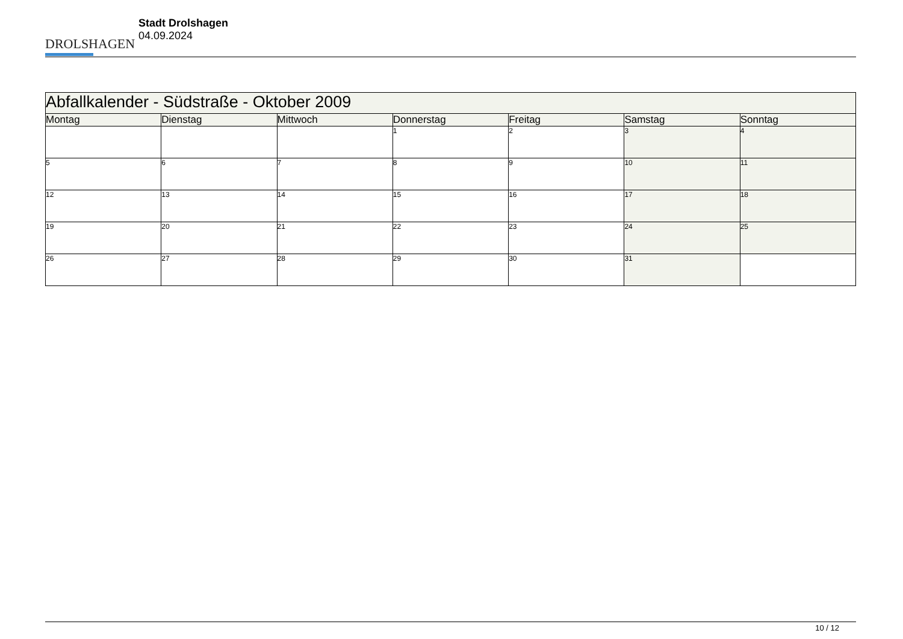DROLSHAGEN
Stadt Drolshagen
04.09.2024
| Abfallkalender - Südstraße - Oktober 2009 | | | | | | |
| Montag | Dienstag | Mittwoch | Donnerstag | Freitag | Samstag | Sonntag |
| | | | 1 | 2 | 3 | 4 |
| 5 | 6 | 7 | 8 | 9 | 10 | 11 |
| 12 | 13 | 14 | 15 | 16 | 17 | 18 |
| 19 | 20 | 21 | 22 | 23 | 24 | 25 |
| 26 | 27 | 28 | 29 | 30 | 31 | |
10 / 12